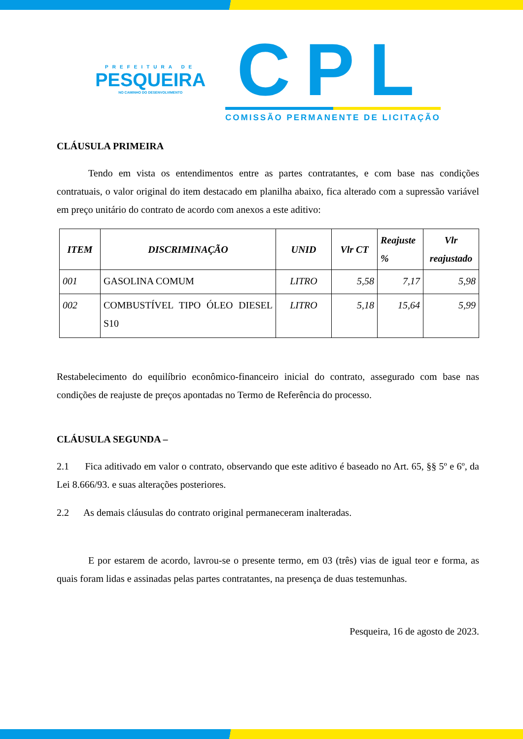PREFEITURA DE
PESQUEIRA
NO CAMINHO DO DESENVOLVIMENTO
CPL
COMISSÃO PERMANENTE DE LICITAÇÃO
CLÁUSULA PRIMEIRA
Tendo em vista os entendimentos entre as partes contratantes, e com base nas condições contratuais, o valor original do item destacado em planilha abaixo, fica alterado com a supressão variável em preço unitário do contrato de acordo com anexos a este aditivo:
| ITEM | DISCRIMINAÇÃO | UNID | Vlr CT | Reajuste % | Vlr reajustado |
| --- | --- | --- | --- | --- | --- |
| 001 | GASOLINA COMUM | LITRO | 5,58 | 7,17 | 5,98 |
| 002 | COMBUSTÍVEL TIPO ÓLEO DIESEL S10 | LITRO | 5,18 | 15,64 | 5,99 |
Restabelecimento do equilíbrio econômico-financeiro inicial do contrato, assegurado com base nas condições de reajuste de preços apontadas no Termo de Referência do processo.
CLÁUSULA SEGUNDA –
2.1 Fica aditivado em valor o contrato, observando que este aditivo é baseado no Art. 65, §§ 5º e 6º, da Lei 8.666/93. e suas alterações posteriores.
2.2 As demais cláusulas do contrato original permaneceram inalteradas.
E por estarem de acordo, lavrou-se o presente termo, em 03 (três) vias de igual teor e forma, as quais foram lidas e assinadas pelas partes contratantes, na presença de duas testemunhas.
Pesqueira, 16 de agosto de 2023.